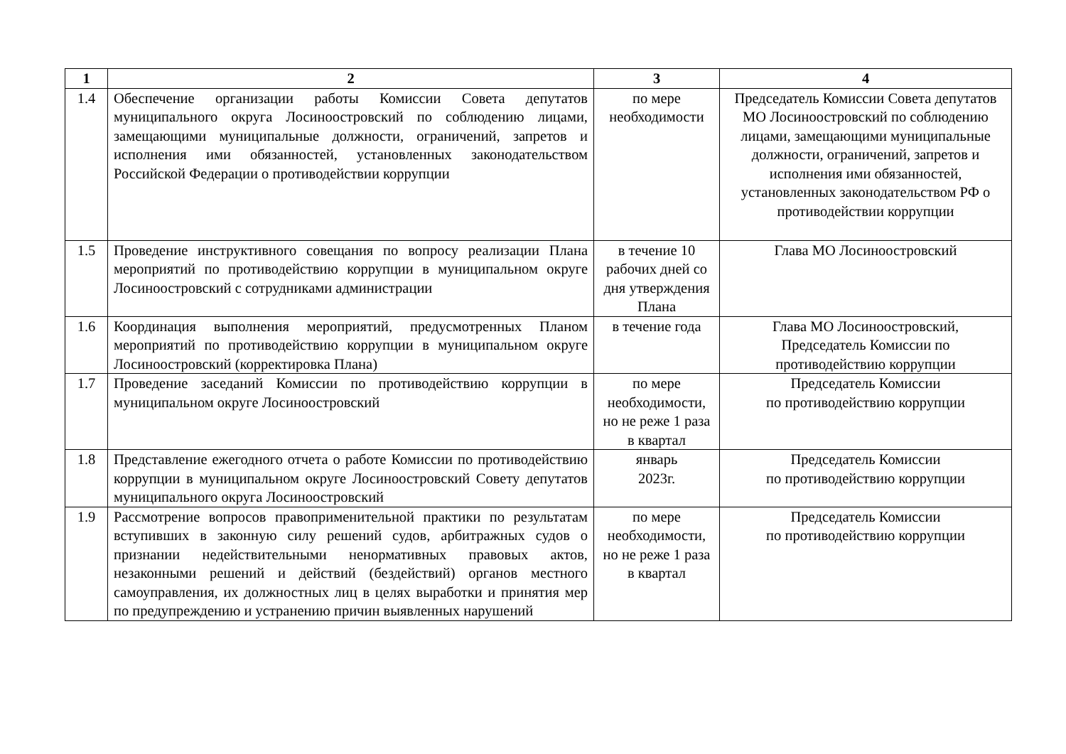| 1 | 2 | 3 | 4 |
| --- | --- | --- | --- |
| 1.4 | Обеспечение организации работы Комиссии Совета депутатов муниципального округа Лосиноостровский по соблюдению лицами, замещающими муниципальные должности, ограничений, запретов и исполнения ими обязанностей, установленных законодательством Российской Федерации о противодействии коррупции | по мере необходимости | Председатель Комиссии Совета депутатов МО Лосиноостровский по соблюдению лицами, замещающими муниципальные должности, ограничений, запретов и исполнения ими обязанностей, установленных законодательством РФ о противодействии коррупции |
| 1.5 | Проведение инструктивного совещания по вопросу реализации Плана мероприятий по противодействию коррупции в муниципальном округе Лосиноостровский с сотрудниками администрации | в течение 10 рабочих дней со дня утверждения Плана | Глава МО Лосиноостровский |
| 1.6 | Координация выполнения мероприятий, предусмотренных Планом мероприятий по противодействию коррупции в муниципальном округе Лосиноостровский (корректировка Плана) | в течение года | Глава МО Лосиноостровский, Председатель Комиссии по противодействию коррупции |
| 1.7 | Проведение заседаний Комиссии по противодействию коррупции в муниципальном округе Лосиноостровский | по мере необходимости, но не реже 1 раза в квартал | Председатель Комиссии по противодействию коррупции |
| 1.8 | Представление ежегодного отчета о работе Комиссии по противодействию коррупции в муниципальном округе Лосиноостровский Совету депутатов муниципального округа Лосиноостровский | январь 2023г. | Председатель Комиссии по противодействию коррупции |
| 1.9 | Рассмотрение вопросов правоприменительной практики по результатам вступивших в законную силу решений судов, арбитражных судов о признании недействительными ненормативных правовых актов, незаконными решений и действий (бездействий) органов местного самоуправления, их должностных лиц в целях выработки и принятия мер по предупреждению и устранению причин выявленных нарушений | по мере необходимости, но не реже 1 раза в квартал | Председатель Комиссии по противодействию коррупции |